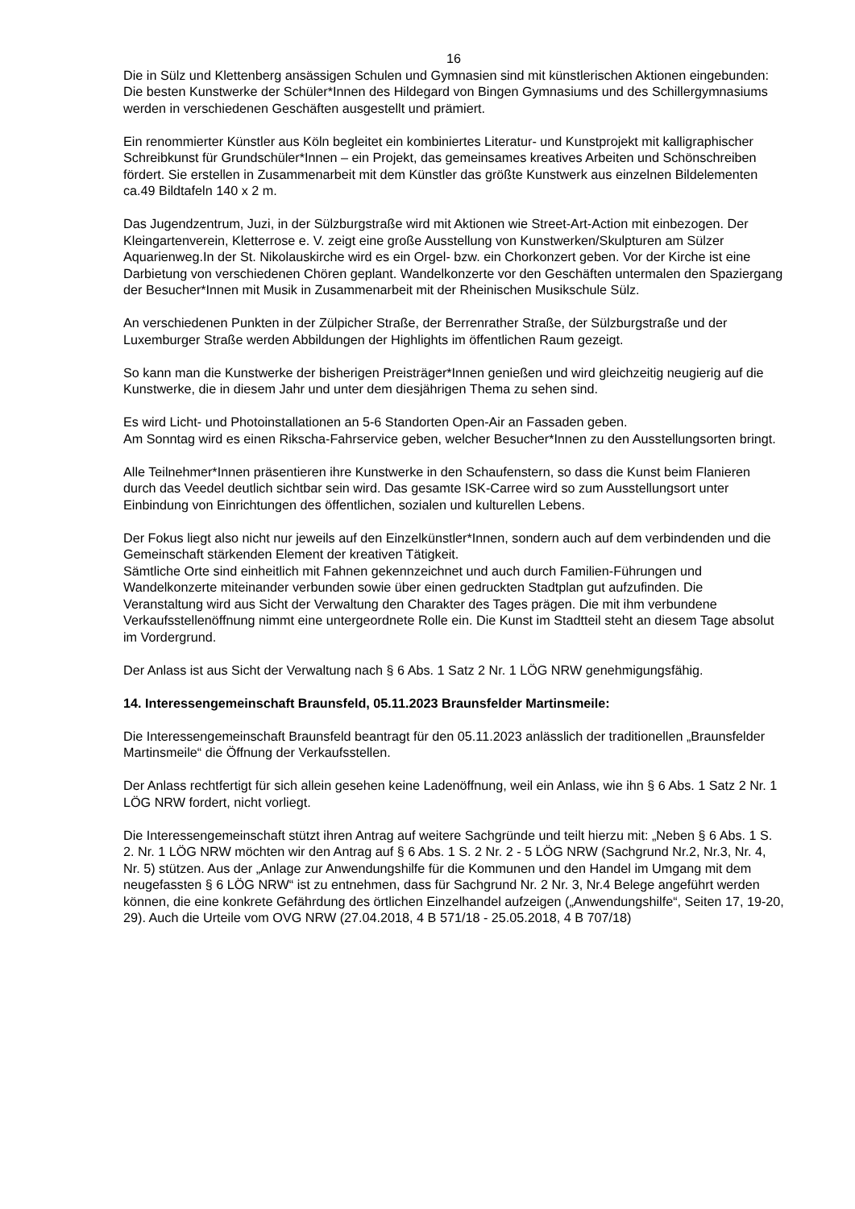16
Die in Sülz und Klettenberg ansässigen Schulen und Gymnasien sind mit künstlerischen Aktionen eingebunden: Die besten Kunstwerke der Schüler*Innen des Hildegard von Bingen Gymnasiums und des Schillergymnasiums werden in verschiedenen Geschäften ausgestellt und prämiert.
Ein renommierter Künstler aus Köln begleitet ein kombiniertes Literatur- und Kunstprojekt mit kalligraphischer Schreibkunst für Grundschüler*Innen – ein Projekt, das gemeinsames kreatives Arbeiten und Schönschreiben fördert. Sie erstellen in Zusammenarbeit mit dem Künstler das größte Kunstwerk aus einzelnen Bildelementen ca.49 Bildtafeln 140 x 2 m.
Das Jugendzentrum, Juzi, in der Sülzburgstraße wird mit Aktionen wie Street-Art-Action mit einbezogen. Der Kleingartenverein, Kletterrose e. V. zeigt eine große Ausstellung von Kunstwerken/Skulpturen am Sülzer Aquarienweg.In der St. Nikolauskirche wird es ein Orgel- bzw. ein Chorkonzert geben. Vor der Kirche ist eine Darbietung von verschiedenen Chören geplant. Wandelkonzerte vor den Geschäften untermalen den Spaziergang der Besucher*Innen mit Musik in Zusammenarbeit mit der Rheinischen Musikschule Sülz.
An verschiedenen Punkten in der Zülpicher Straße, der Berrenrather Straße, der Sülzburgstraße und der Luxemburger Straße werden Abbildungen der Highlights im öffentlichen Raum gezeigt.
So kann man die Kunstwerke der bisherigen Preisträger*Innen genießen und wird gleichzeitig neugierig auf die Kunstwerke, die in diesem Jahr und unter dem diesjährigen Thema zu sehen sind.
Es wird Licht- und Photoinstallationen an 5-6 Standorten Open-Air an Fassaden geben.
Am Sonntag wird es einen Rikscha-Fahrservice geben, welcher Besucher*Innen zu den Ausstellungsorten bringt.
Alle Teilnehmer*Innen präsentieren ihre Kunstwerke in den Schaufenstern, so dass die Kunst beim Flanieren durch das Veedel deutlich sichtbar sein wird. Das gesamte ISK-Carree wird so zum Ausstellungsort unter Einbindung von Einrichtungen des öffentlichen, sozialen und kulturellen Lebens.
Der Fokus liegt also nicht nur jeweils auf den Einzelkünstler*Innen, sondern auch auf dem verbindenden und die Gemeinschaft stärkenden Element der kreativen Tätigkeit.
Sämtliche Orte sind einheitlich mit Fahnen gekennzeichnet und auch durch Familien-Führungen und Wandelkonzerte miteinander verbunden sowie über einen gedruckten Stadtplan gut aufzufinden. Die Veranstaltung wird aus Sicht der Verwaltung den Charakter des Tages prägen. Die mit ihm verbundene Verkaufsstellenöffnung nimmt eine untergeordnete Rolle ein. Die Kunst im Stadtteil steht an diesem Tage absolut im Vordergrund.
Der Anlass ist aus Sicht der Verwaltung nach § 6 Abs. 1 Satz 2 Nr. 1 LÖG NRW genehmigungsfähig.
14. Interessengemeinschaft Braunsfeld, 05.11.2023 Braunsfelder Martinsmeile:
Die Interessengemeinschaft Braunsfeld beantragt für den 05.11.2023 anlässlich der traditionellen „Braunsfelder Martinsmeile“ die Öffnung der Verkaufsstellen.
Der Anlass rechtfertigt für sich allein gesehen keine Ladenöffnung, weil ein Anlass, wie ihn § 6 Abs. 1 Satz 2 Nr. 1 LÖG NRW fordert, nicht vorliegt.
Die Interessengemeinschaft stützt ihren Antrag auf weitere Sachgründe und teilt hierzu mit: „Neben § 6 Abs. 1 S. 2. Nr. 1 LÖG NRW möchten wir den Antrag auf § 6 Abs. 1 S. 2 Nr. 2 - 5 LÖG NRW (Sachgrund Nr.2, Nr.3, Nr. 4, Nr. 5) stützen. Aus der „Anlage zur Anwendungshilfe für die Kommunen und den Handel im Umgang mit dem neugefassten § 6 LÖG NRW“ ist zu entnehmen, dass für Sachgrund Nr. 2 Nr. 3, Nr.4 Belege angeführt werden können, die eine konkrete Gefährdung des örtlichen Einzelhandel aufzeigen („Anwendungshilfe“, Seiten 17, 19-20, 29). Auch die Urteile vom OVG NRW (27.04.2018, 4 B 571/18 - 25.05.2018, 4 B 707/18)